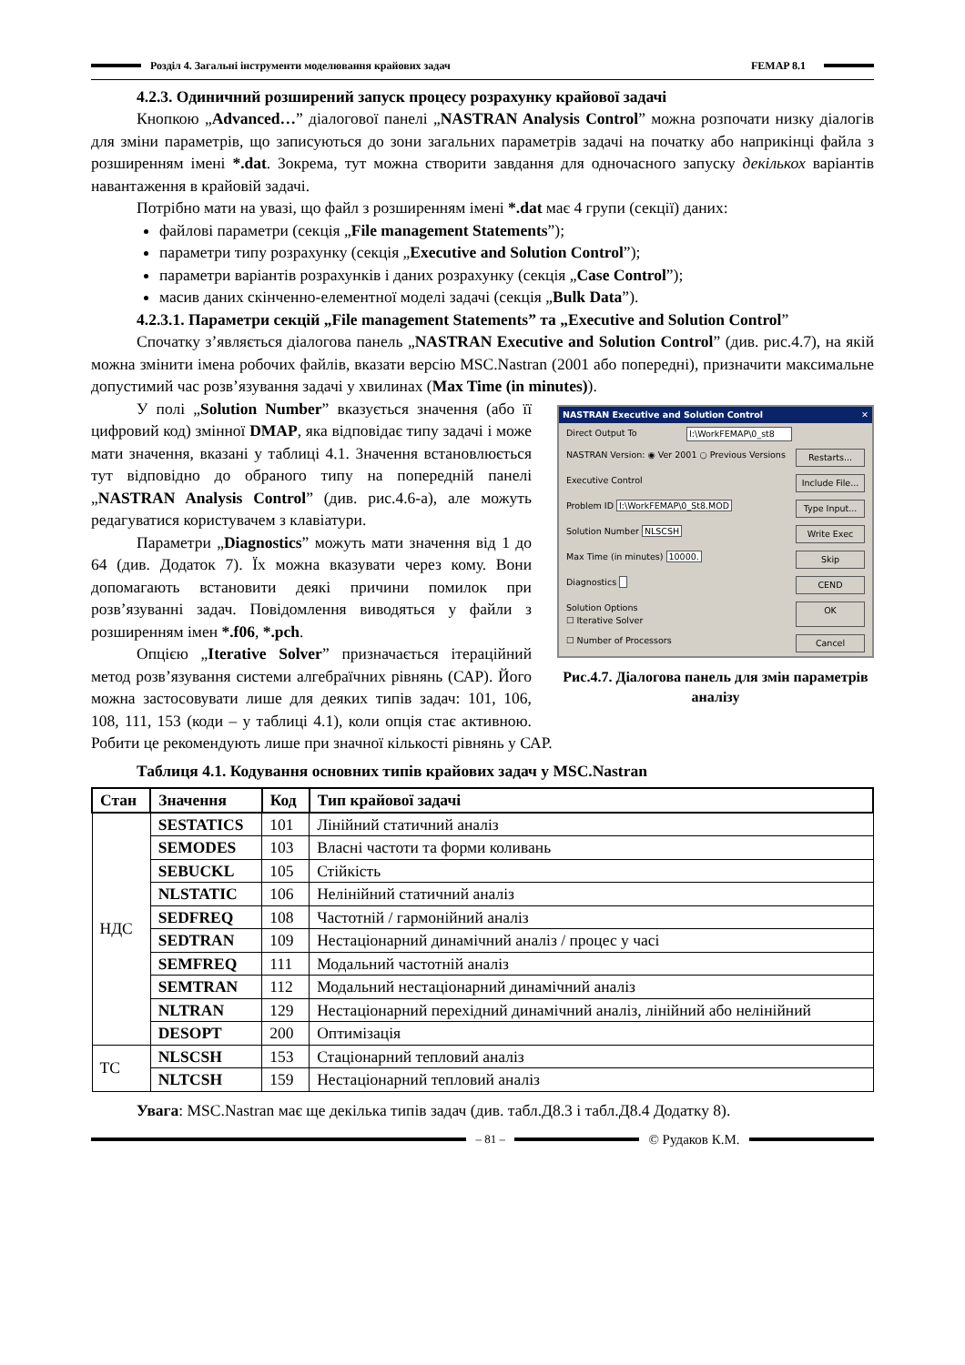Розділ 4. Загальні інструменти моделювання крайових задач FEMAP 8.1
4.2.3. Одиничний розширений запуск процесу розрахунку крайової задачі
Кнопкою „Advanced…” діалогової панелі „NASTRAN Analysis Control” можна розпочати низку діалогів для зміни параметрів, що записуються до зони загальних параметрів задачі на початку або наприкінці файла з розширенням імені *.dat. Зокрема, тут можна створити завдання для одночасного запуску декількох варіантів навантаження в крайовій задачі.
Потрібно мати на увазі, що файл з розширенням імені *.dat має 4 групи (секції) даних:
файлові параметри (секція „File management Statements”);
параметри типу розрахунку (секція „Executive and Solution Control”);
параметри варіантів розрахунків і даних розрахунку (секція „Case Control”);
масив даних скінченно-елементної моделі задачі (секція „Bulk Data”).
4.2.3.1. Параметри секцій „File management Statements” та „Executive and Solution Control”
Спочатку з’являється діалогова панель „NASTRAN Executive and Solution Control” (див. рис.4.7), на якій можна змінити імена робочих файлів, вказати версію MSC.Nastran (2001 або попередні), призначити максимальне допустимий час розв’язування задачі у хвилинах (Max Time (in minutes)).
NASTRAN Executive and Solution Control ✕
Direct Output To I:\WorkFEMAP\0_st8
NASTRAN Version: ◉ Ver 2001 ○ Previous Versions Restarts...
Executive Control Include File...
Problem ID I:\WorkFEMAP\0_St8.MOD Type Input...
Solution Number NLSCSH Write Exec
Max Time (in minutes) 10000. Skip
Diagnostics CEND
Solution Options
☐ Iterative Solver OK
☐ Number of Processors Cancel
Рис.4.7. Діалогова панель для змін параметрів аналізу
У полі „Solution Number” вказується значення (або її цифровий код) змінної DMAP, яка відповідає типу задачі і може мати значення, вказані у таблиці 4.1. Значення встановлюється тут відповідно до обраного типу на попередній панелі „NASTRAN Analysis Control” (див. рис.4.6-а), але можуть редагуватися користувачем з клавіатури.
Параметри „Diagnostics” можуть мати значення від 1 до 64 (див. Додаток 7). Їх можна вказувати через кому. Вони допомагають встановити деякі причини помилок при розв’язуванні задач. Повідомлення виводяться у файли з розширенням імен *.f06, *.pch.
Опцією „Iterative Solver” призначається ітераційний метод розв’язування системи алгебраїчних рівнянь (САР). Його можна застосовувати лише для деяких типів задач: 101, 106, 108, 111, 153 (коди – у таблиці 4.1), коли опція стає активною. Робити це рекомендують лише при значної кількості рівнянь у САР.
Таблиця 4.1. Кодування основних типів крайових задач у MSC.Nastran
| Стан | Значення | Код | Тип крайової задачі |
| --- | --- | --- | --- |
| НДС | SESTATICS | 101 | Лінійний статичний аналіз |
| | SEMODES | 103 | Власні частоти та форми коливань |
| | SEBUCKL | 105 | Стійкість |
| | NLSTATIC | 106 | Нелінійний статичний аналіз |
| | SEDFREQ | 108 | Частотній / гармонійний аналіз |
| | SEDTRAN | 109 | Нестаціонарний динамічний аналіз / процес у часі |
| | SEMFREQ | 111 | Модальний частотній аналіз |
| | SEMTRAN | 112 | Модальний нестаціонарний динамічний аналіз |
| | NLTRAN | 129 | Нестаціонарний перехідний динамічний аналіз, лінійний або нелінійний |
| | DESOPT | 200 | Оптимізація |
| ТС | NLSCSH | 153 | Стаціонарний тепловий аналіз |
| | NLTCSH | 159 | Нестаціонарний тепловий аналіз |
Увага: MSC.Nastran має ще декілька типів задач (див. табл.Д8.3 і табл.Д8.4 Додатку 8).
– 81 –
© Рудаков К.М.